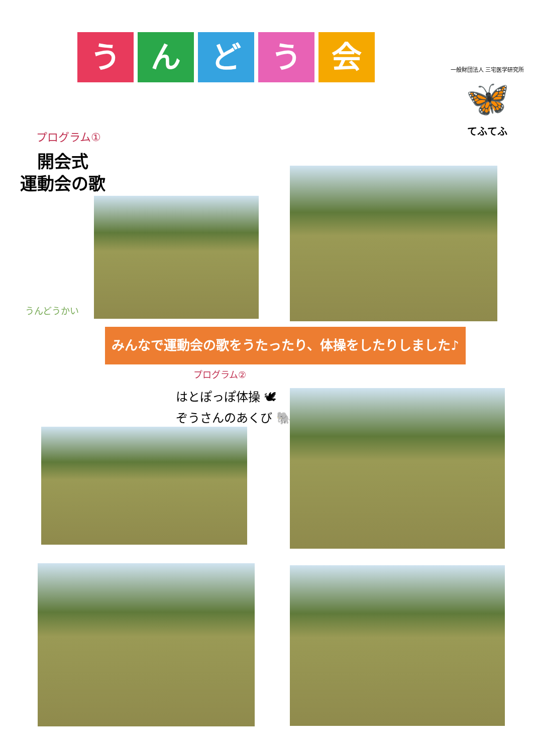うんどう会
一般財団法人 三宅医学研究所
🦋
てふてふ
プログラム①
開会式
運動会の歌
うんどうかい
みんなで運動会の歌をうたったり、体操をしたりしました♪
プログラム②
はとぽっぽ体操 🕊
ぞうさんのあくび 🐘